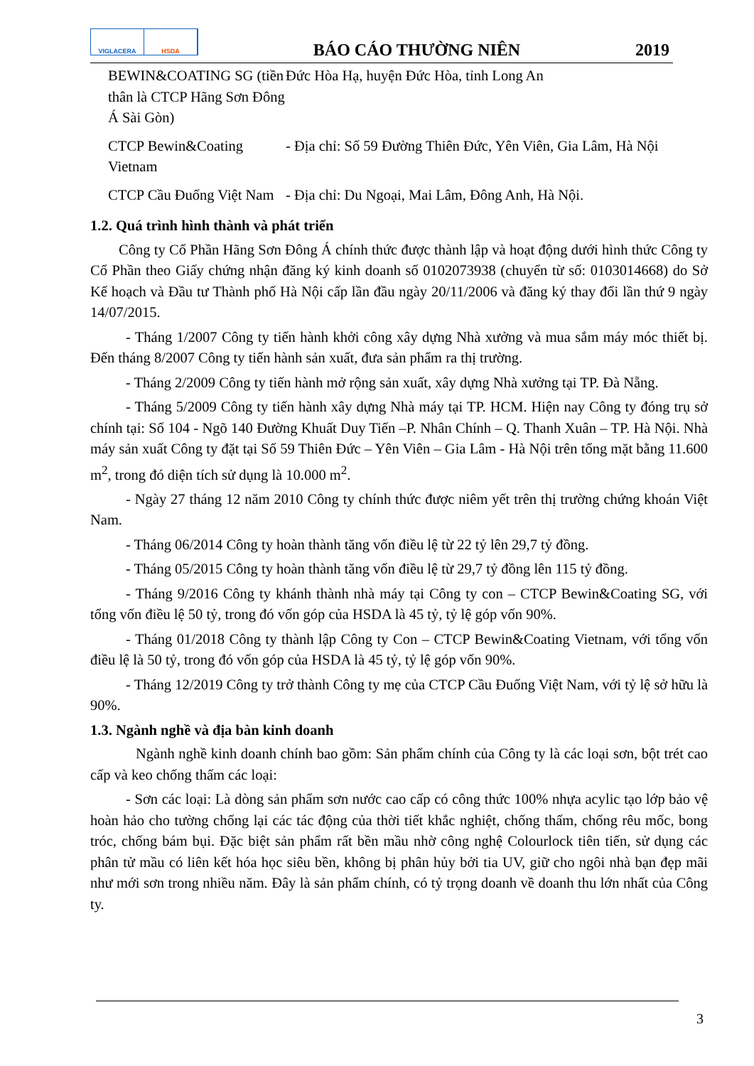VIGLACERA HSDA
BÁO CÁO THƯỜNG NIÊN
2019
| BEWIN&COATING SG (tiền thân là CTCP Hãng Sơn Đông Á Sài Gòn) | Đức Hòa Hạ, huyện Đức Hòa, tỉnh Long An |
| CTCP Bewin&Coating Vietnam | - Địa chỉ: Số 59 Đường Thiên Đức, Yên Viên, Gia Lâm, Hà Nội |
| CTCP Cầu Đuống Việt Nam | - Địa chỉ: Du Ngoại, Mai Lâm, Đông Anh, Hà Nội. |
1.2. Quá trình hình thành và phát triển
Công ty Cổ Phần Hãng Sơn Đông Á chính thức được thành lập và hoạt động dưới hình thức Công ty Cổ Phần theo Giấy chứng nhận đăng ký kinh doanh số 0102073938 (chuyển từ số: 0103014668) do Sở Kế hoạch và Đầu tư Thành phố Hà Nội cấp lần đầu ngày 20/11/2006 và đăng ký thay đổi lần thứ 9 ngày 14/07/2015.
- Tháng 1/2007 Công ty tiến hành khởi công xây dựng Nhà xưởng và mua sắm máy móc thiết bị. Đến tháng 8/2007 Công ty tiến hành sản xuất, đưa sản phẩm ra thị trường.
- Tháng 2/2009 Công ty tiến hành mở rộng sản xuất, xây dựng Nhà xưởng tại TP. Đà Nẵng.
- Tháng 5/2009 Công ty tiến hành xây dựng Nhà máy tại TP. HCM. Hiện nay Công ty đóng trụ sở chính tại: Số 104 - Ngõ 140 Đường Khuất Duy Tiến –P. Nhân Chính – Q. Thanh Xuân – TP. Hà Nội. Nhà máy sản xuất Công ty đặt tại Số 59 Thiên Đức – Yên Viên – Gia Lâm - Hà Nội trên tổng mặt bằng 11.600 m<sup>2</sup>, trong đó diện tích sử dụng là 10.000 m<sup>2</sup>.
- Ngày 27 tháng 12 năm 2010 Công ty chính thức được niêm yết trên thị trường chứng khoán Việt Nam.
- Tháng 06/2014 Công ty hoàn thành tăng vốn điều lệ từ 22 tỷ lên 29,7 tỷ đồng.
- Tháng 05/2015 Công ty hoàn thành tăng vốn điều lệ từ 29,7 tỷ đồng lên 115 tỷ đồng.
- Tháng 9/2016 Công ty khánh thành nhà máy tại Công ty con – CTCP Bewin&Coating SG, với tổng vốn điều lệ 50 tỷ, trong đó vốn góp của HSDA là 45 tỷ, tỷ lệ góp vốn 90%.
- Tháng 01/2018 Công ty thành lập Công ty Con – CTCP Bewin&Coating Vietnam, với tổng vốn điều lệ là 50 tỷ, trong đó vốn góp của HSDA là 45 tỷ, tỷ lệ góp vốn 90%.
- Tháng 12/2019 Công ty trở thành Công ty mẹ của CTCP Cầu Đuống Việt Nam, với tỷ lệ sở hữu là 90%.
1.3. Ngành nghề và địa bàn kinh doanh
Ngành nghề kinh doanh chính bao gồm: Sản phẩm chính của Công ty là các loại sơn, bột trét cao cấp và keo chống thấm các loại:
- Sơn các loại: Là dòng sản phẩm sơn nước cao cấp có công thức 100% nhựa acylic tạo lớp bảo vệ hoàn hảo cho tường chống lại các tác động của thời tiết khắc nghiệt, chống thấm, chống rêu mốc, bong tróc, chống bám bụi. Đặc biệt sản phẩm rất bền mầu nhờ công nghệ Colourlock tiên tiến, sử dụng các phân tử mầu có liên kết hóa học siêu bền, không bị phân hủy bởi tia UV, giữ cho ngôi nhà bạn đẹp mãi như mới sơn trong nhiều năm. Đây là sản phẩm chính, có tỷ trọng doanh về doanh thu lớn nhất của Công ty.
3